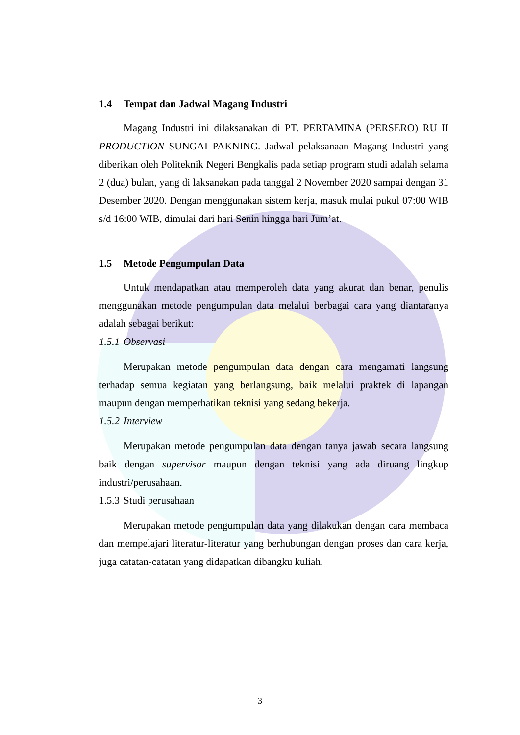1.4 Tempat dan Jadwal Magang Industri
Magang Industri ini dilaksanakan di PT. PERTAMINA (PERSERO) RU II PRODUCTION SUNGAI PAKNING. Jadwal pelaksanaan Magang Industri yang diberikan oleh Politeknik Negeri Bengkalis pada setiap program studi adalah selama 2 (dua) bulan, yang di laksanakan pada tanggal 2 November 2020 sampai dengan 31 Desember 2020. Dengan menggunakan sistem kerja, masuk mulai pukul 07:00 WIB s/d 16:00 WIB, dimulai dari hari Senin hingga hari Jum’at.
1.5 Metode Pengumpulan Data
Untuk mendapatkan atau memperoleh data yang akurat dan benar, penulis menggunakan metode pengumpulan data melalui berbagai cara yang diantaranya adalah sebagai berikut:
1.5.1 Observasi
Merupakan metode pengumpulan data dengan cara mengamati langsung terhadap semua kegiatan yang berlangsung, baik melalui praktek di lapangan maupun dengan memperhatikan teknisi yang sedang bekerja.
1.5.2 Interview
Merupakan metode pengumpulan data dengan tanya jawab secara langsung baik dengan supervisor maupun dengan teknisi yang ada diruang lingkup industri/perusahaan.
1.5.3 Studi perusahaan
Merupakan metode pengumpulan data yang dilakukan dengan cara membaca dan mempelajari literatur-literatur yang berhubungan dengan proses dan cara kerja, juga catatan-catatan yang didapatkan dibangku kuliah.
3